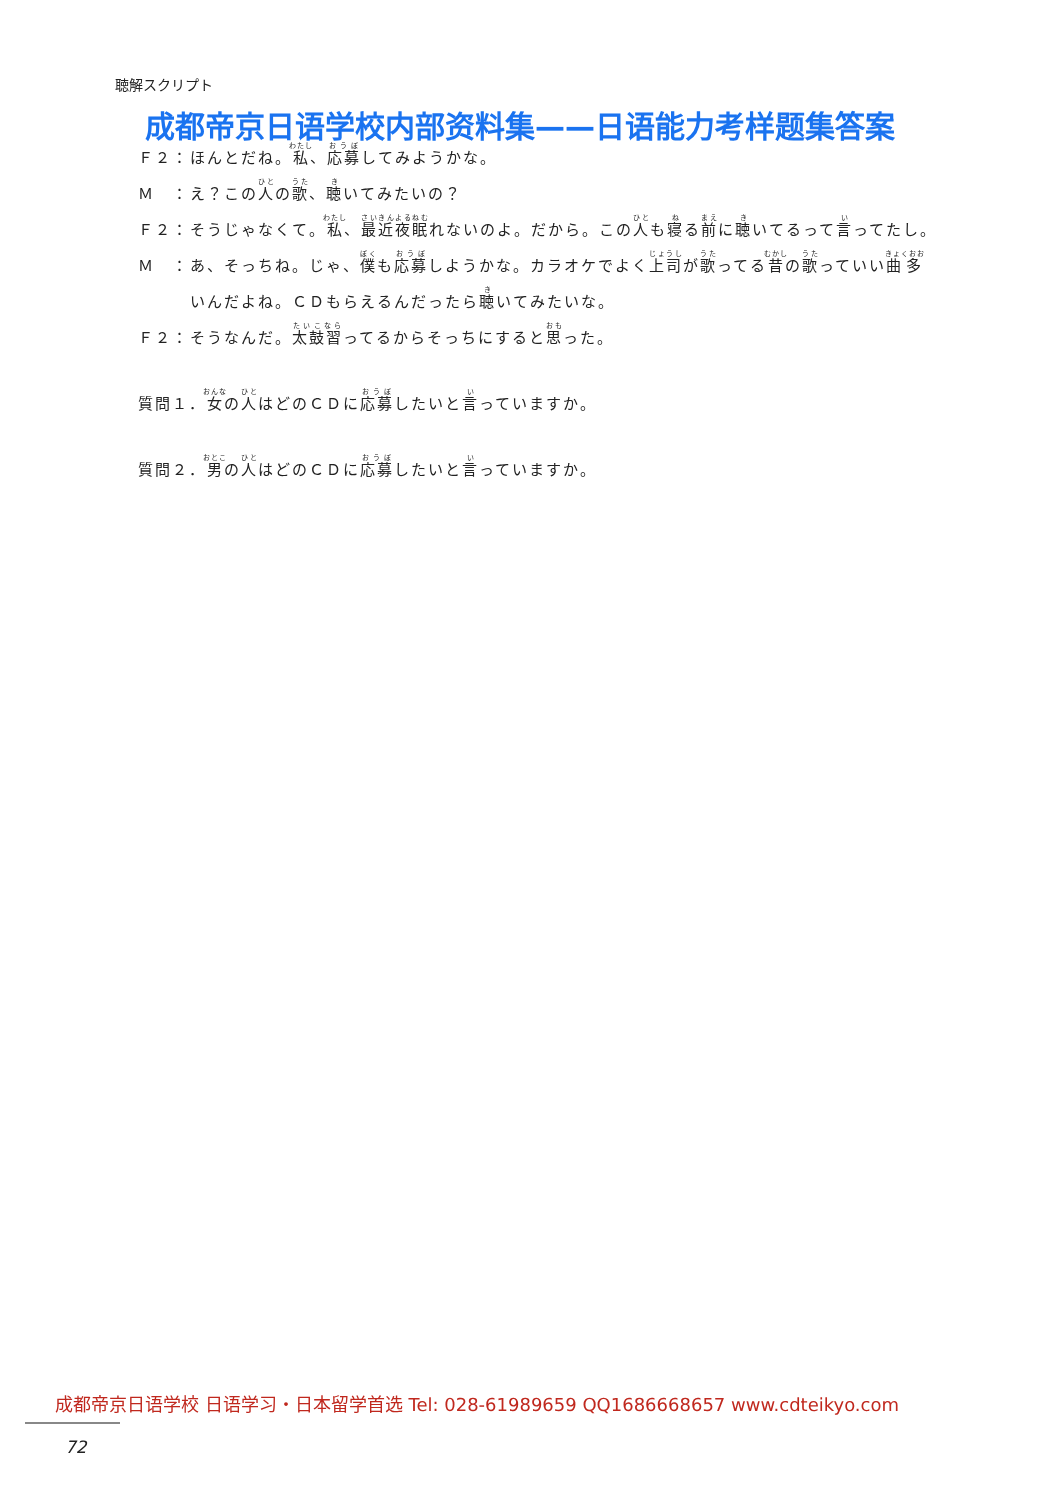聴解スクリプト
成都帝京日语学校内部资料集——日语能力考样题集答案
Ｆ２： ほんとだね。私、応募してみようかな。
Ｍ　： え？この人の歌、聴いてみたいの？
Ｆ２： そうじゃなくて。私、最近夜眠れないのよ。だから。この人も寝る前に聴いてるって言ってたし。
Ｍ　： あ、そっちね。じゃ、僕も応募しようかな。カラオケでよく上司が歌ってる昔の歌っていい曲多いんだよね。ＣＤもらえるんだったら聴いてみたいな。
Ｆ２： そうなんだ。太鼓習ってるからそっちにすると思った。
質問１．女の人はどのＣＤに応募したいと言っていますか。
質問２．男の人はどのＣＤに応募したいと言っていますか。
成都帝京日语学校 日语学习・日本留学首选 Tel: 028-61989659 QQ1686668657 www.cdteikyo.com
72